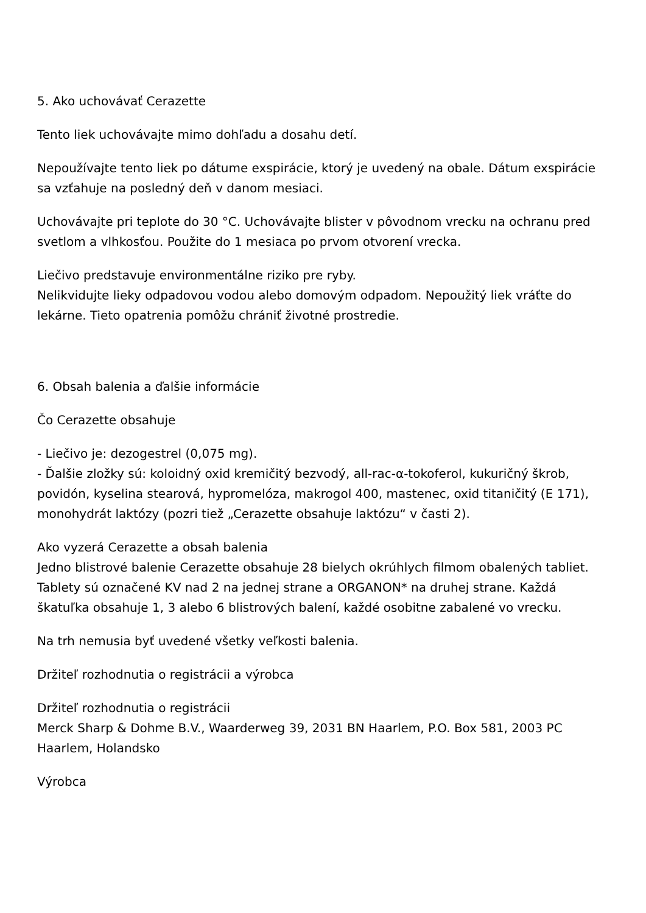5. Ako uchovávať Cerazette
Tento liek uchovávajte mimo dohľadu a dosahu detí.
Nepoužívajte tento liek po dátume exspirácie, ktorý je uvedený na obale. Dátum exspirácie sa vzťahuje na posledný deň v danom mesiaci.
Uchovávajte pri teplote do 30 °C. Uchovávajte blister v pôvodnom vrecku na ochranu pred svetlom a vlhkosťou. Použite do 1 mesiaca po prvom otvorení vrecka.
Liečivo predstavuje environmentálne riziko pre ryby.
Nelikvidujte lieky odpadovou vodou alebo domovým odpadom. Nepoužitý liek vráťte do lekárne. Tieto opatrenia pomôžu chrániť životné prostredie.
6. Obsah balenia a ďalšie informácie
Čo Cerazette obsahuje
- Liečivo je: dezogestrel (0,075 mg).
- Ďalšie zložky sú: koloidný oxid kremičitý bezvodý, all-rac-α-tokoferol, kukuričný škrob, povidón, kyselina stearová, hypromelóza, makrogol 400, mastenec, oxid titaničitý (E 171), monohydrát laktózy (pozri tiež „Cerazette obsahuje laktózu“ v časti 2).
Ako vyzerá Cerazette a obsah balenia
Jedno blistrové balenie Cerazette obsahuje 28 bielych okrúhlych filmom obalených tabliet. Tablety sú označené KV nad 2 na jednej strane a ORGANON* na druhej strane. Každá škatuľka obsahuje 1, 3 alebo 6 blistrových balení, každé osobitne zabalené vo vrecku.
Na trh nemusia byť uvedené všetky veľkosti balenia.
Držiteľ rozhodnutia o registrácii a výrobca
Držiteľ rozhodnutia o registrácii
Merck Sharp & Dohme B.V., Waarderweg 39, 2031 BN Haarlem, P.O. Box 581, 2003 PC Haarlem, Holandsko
Výrobca